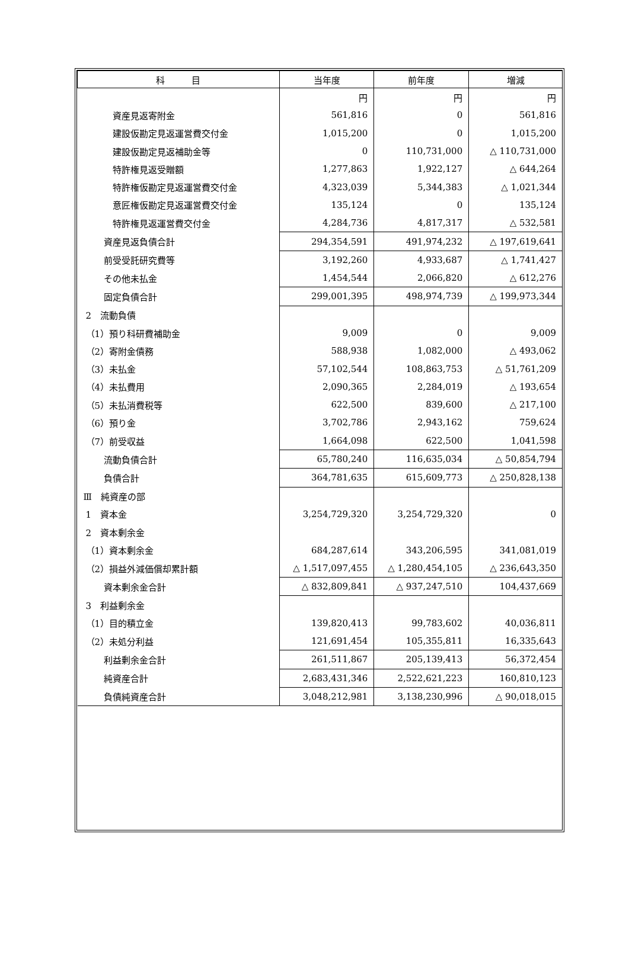| 科 目 | 当年度 | 前年度 | 増減 |
| --- | --- | --- | --- |
| | 円 | 円 | 円 |
| 資産見返寄附金 | 561,816 | 0 | 561,816 |
| 建設仮勘定見返運営費交付金 | 1,015,200 | 0 | 1,015,200 |
| 建設仮勘定見返補助金等 | 0 | 110,731,000 | △ 110,731,000 |
| 特許権見返受贈額 | 1,277,863 | 1,922,127 | △ 644,264 |
| 特許権仮勘定見返運営費交付金 | 4,323,039 | 5,344,383 | △ 1,021,344 |
| 意匠権仮勘定見返運営費交付金 | 135,124 | 0 | 135,124 |
| 特許権見返運営費交付金 | 4,284,736 | 4,817,317 | △ 532,581 |
| 資産見返負債合計 | 294,354,591 | 491,974,232 | △ 197,619,641 |
| 前受受託研究費等 | 3,192,260 | 4,933,687 | △ 1,741,427 |
| その他未払金 | 1,454,544 | 2,066,820 | △ 612,276 |
| 固定負債合計 | 299,001,395 | 498,974,739 | △ 199,973,344 |
| 2 流動負債 | | | |
| （1）預り科研費補助金 | 9,009 | 0 | 9,009 |
| （2）寄附金債務 | 588,938 | 1,082,000 | △ 493,062 |
| （3）未払金 | 57,102,544 | 108,863,753 | △ 51,761,209 |
| （4）未払費用 | 2,090,365 | 2,284,019 | △ 193,654 |
| （5）未払消費税等 | 622,500 | 839,600 | △ 217,100 |
| （6）預り金 | 3,702,786 | 2,943,162 | 759,624 |
| （7）前受収益 | 1,664,098 | 622,500 | 1,041,598 |
| 流動負債合計 | 65,780,240 | 116,635,034 | △ 50,854,794 |
| 負債合計 | 364,781,635 | 615,609,773 | △ 250,828,138 |
| Ⅲ 純資産の部 | | | |
| 1 資本金 | 3,254,729,320 | 3,254,729,320 | 0 |
| 2 資本剰余金 | | | |
| （1）資本剰余金 | 684,287,614 | 343,206,595 | 341,081,019 |
| （2）損益外減価償却累計額 | △ 1,517,097,455 | △ 1,280,454,105 | △ 236,643,350 |
| 資本剰余金合計 | △ 832,809,841 | △ 937,247,510 | 104,437,669 |
| 3 利益剰余金 | | | |
| （1）目的積立金 | 139,820,413 | 99,783,602 | 40,036,811 |
| （2）未処分利益 | 121,691,454 | 105,355,811 | 16,335,643 |
| 利益剰余金合計 | 261,511,867 | 205,139,413 | 56,372,454 |
| 純資産合計 | 2,683,431,346 | 2,522,621,223 | 160,810,123 |
| 負債純資産合計 | 3,048,212,981 | 3,138,230,996 | △ 90,018,015 |